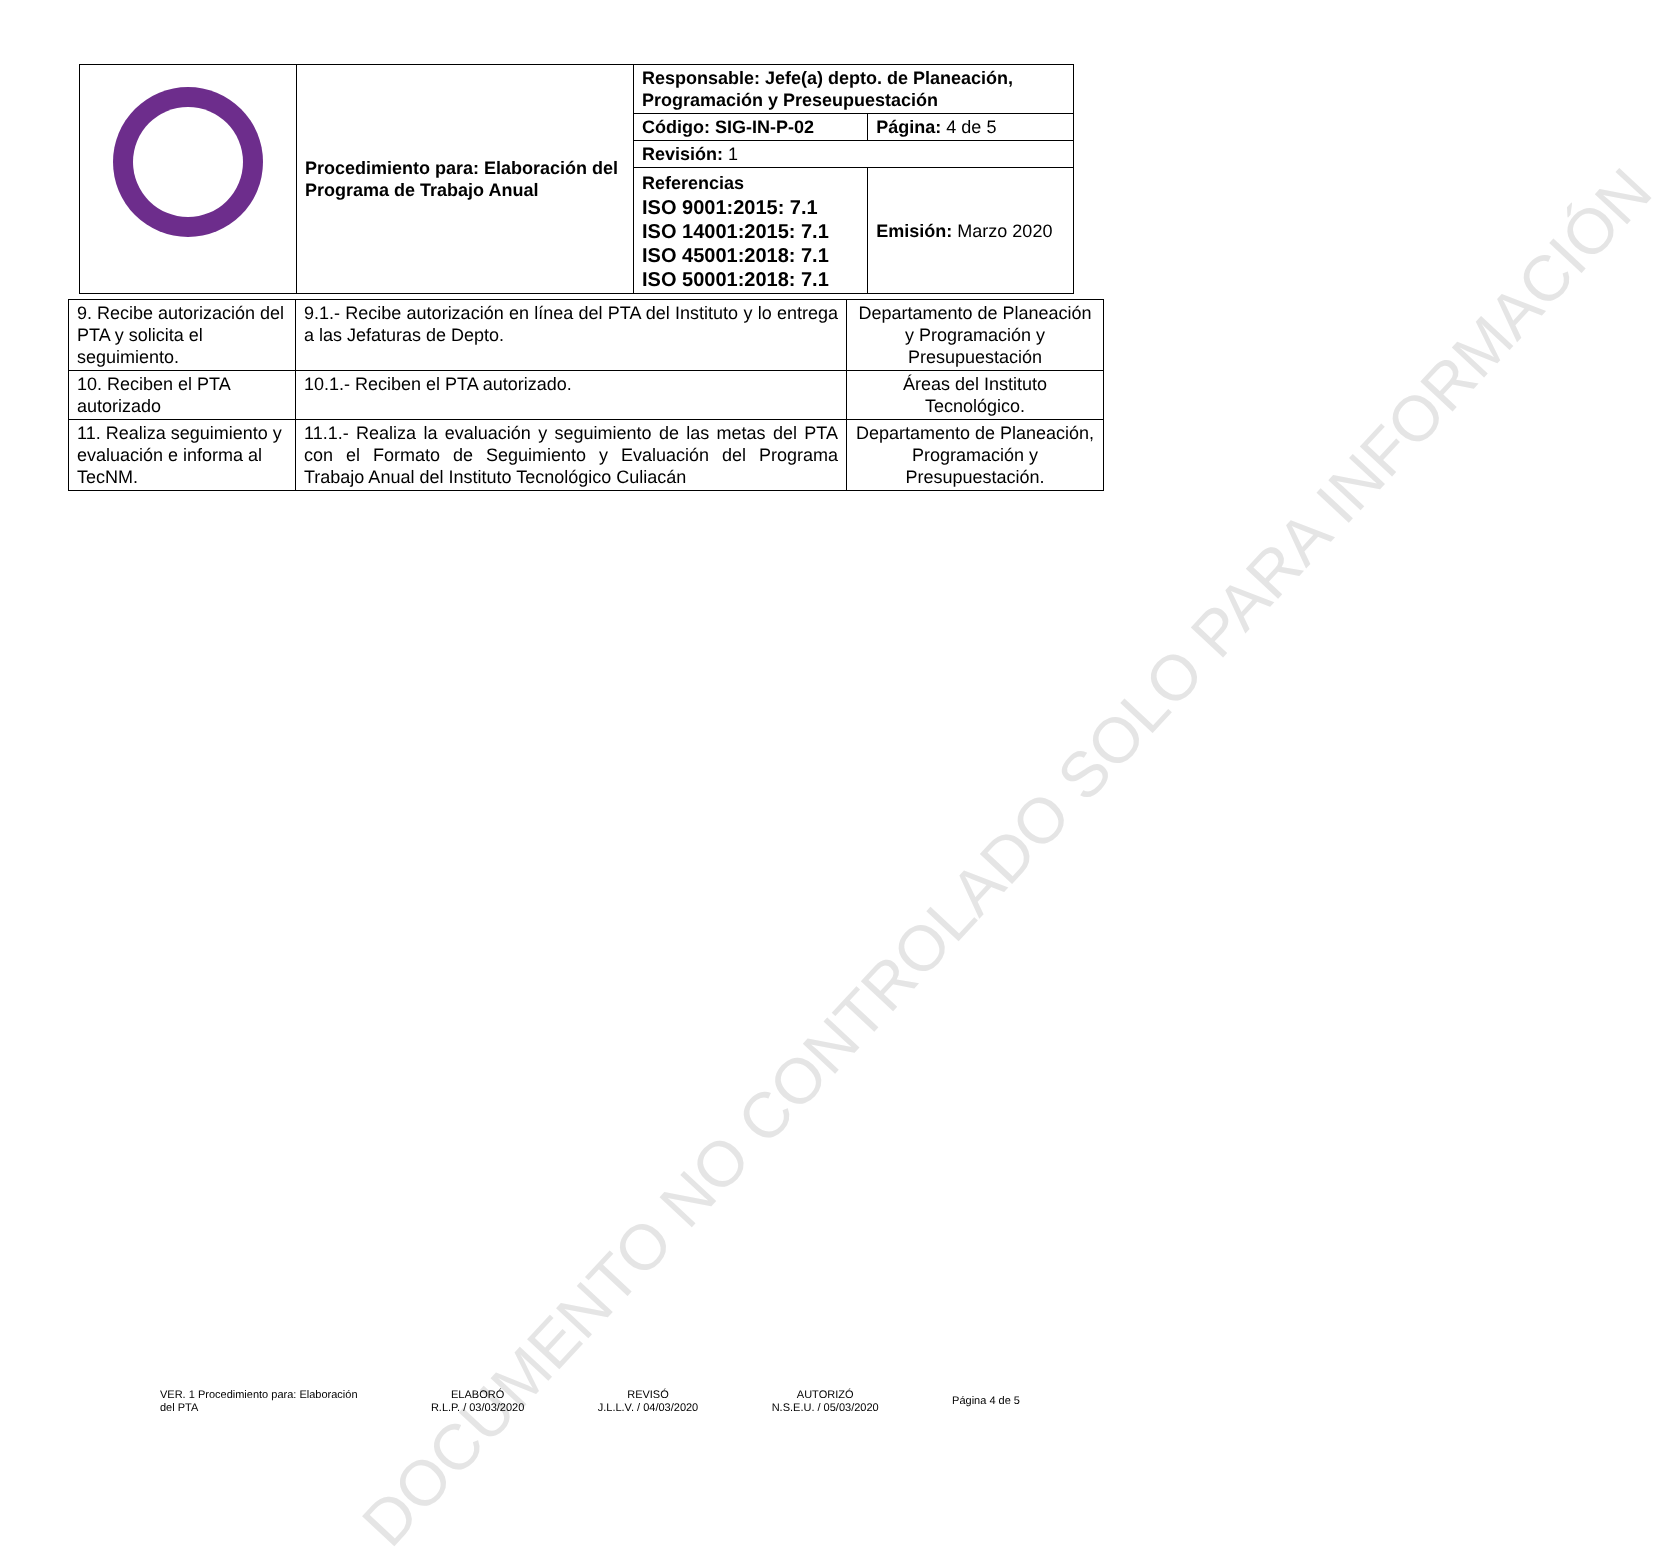| | Procedimiento para: Elaboración del Programa de Trabajo Anual | Responsable: Jefe(a) depto. de Planeación, Programación y Preseupuestación | |
| | | Código: SIG-IN-P-02 | Página: 4 de 5 |
| | | Revisión: 1 | |
| | | Referencias ISO 9001:2015: 7.1 ISO 14001:2015: 7.1 ISO 45001:2018: 7.1 ISO 50001:2018: 7.1 | Emisión: Marzo 2020 |
| 9. Recibe autorización del PTA y solicita el seguimiento. | 9.1.- Recibe autorización en línea del PTA del Instituto y lo entrega a las Jefaturas de Depto. | Departamento de Planeación y Programación y Presupuestación |
| 10. Reciben el PTA autorizado | 10.1.- Reciben el PTA autorizado. | Áreas del Instituto Tecnológico. |
| 11. Realiza seguimiento y evaluación e informa al TecNM. | 11.1.- Realiza la evaluación y seguimiento de las metas del PTA con el Formato de Seguimiento y Evaluación del Programa Trabajo Anual del Instituto Tecnológico Culiacán | Departamento de Planeación, Programación y Presupuestación. |
DOCUMENTO NO CONTROLADO SOLO PARA INFORMACIÓN
VER. 1 Procedimiento para: Elaboración
del PTA
ELABORÓ
R.L.P. / 03/03/2020
REVISÓ
J.L.L.V. / 04/03/2020
AUTORIZÓ
N.S.E.U. / 05/03/2020
Página 4 de 5